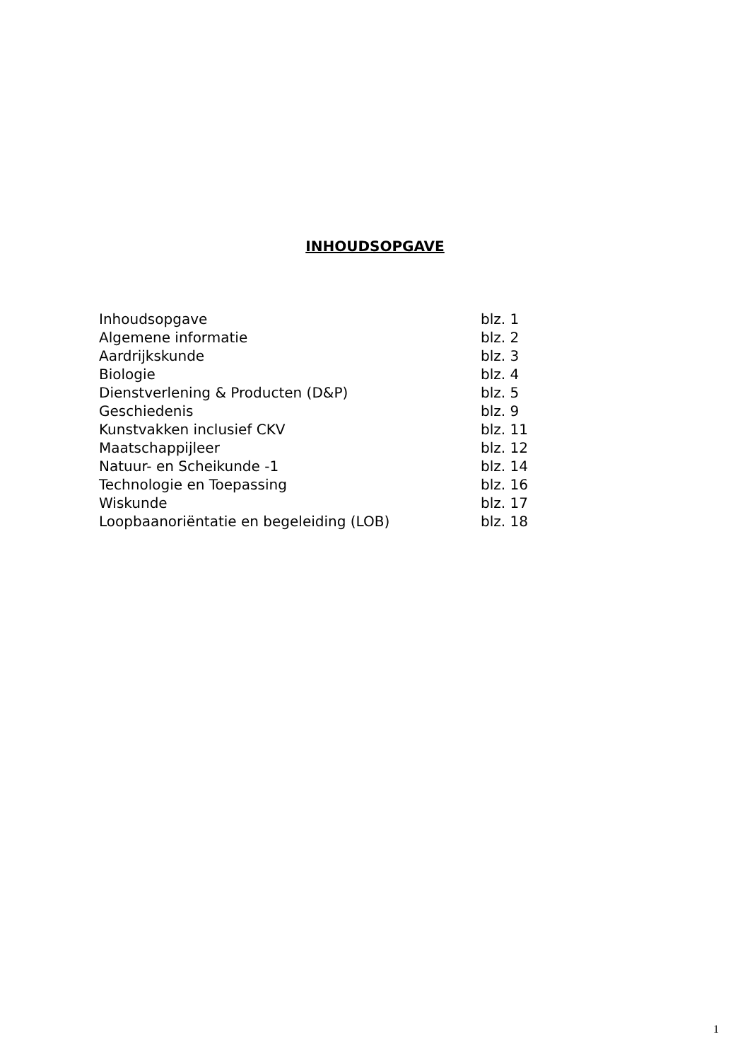INHOUDSOPGAVE
| Inhoudsopgave | blz. 1 |
| Algemene informatie | blz. 2 |
| Aardrijkskunde | blz. 3 |
| Biologie | blz. 4 |
| Dienstverlening & Producten (D&P) | blz. 5 |
| Geschiedenis | blz. 9 |
| Kunstvakken inclusief CKV | blz. 11 |
| Maatschappijleer | blz. 12 |
| Natuur- en Scheikunde -1 | blz. 14 |
| Technologie en Toepassing | blz. 16 |
| Wiskunde | blz. 17 |
| Loopbaanoriëntatie en begeleiding (LOB) | blz. 18 |
1